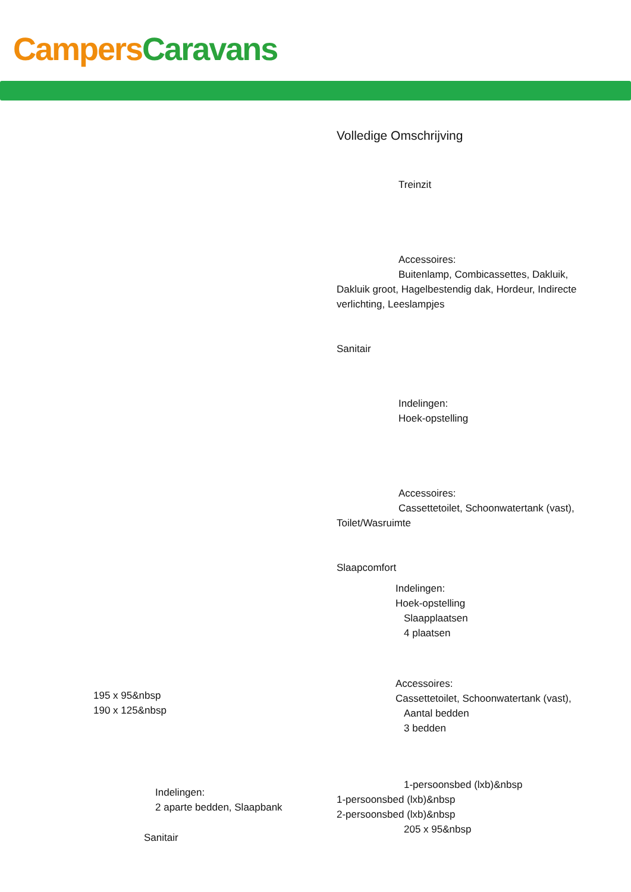Campers Caravans
Volledige Omschrijving
Treinzit
Accessoires:
Buitenlamp, Combicassettes, Dakluik, Dakluik groot, Hagelbestendig dak, Hordeur, Indirecte verlichting, Leeslampjes
Sanitair
Indelingen:
Hoek-opstelling
Accessoires:
Cassettetoilet, Schoonwatertank (vast), Toilet/Wasruimte
Slaapcomfort
Indelingen:
Hoek-opstelling
Slaapplaatsen
4 plaatsen
Accessoires:
Cassettetoilet, Schoonwatertank (vast),
Aantal bedden
3 bedden
1-persoonsbed (lxb)&nbsp
1-persoonsbed (lxb)&nbsp
2-persoonsbed (lxb)&nbsp
205 x 95&nbsp
195 x 95&nbsp
190 x 125&nbsp
Indelingen:
2 aparte bedden, Slaapbank
Sanitair